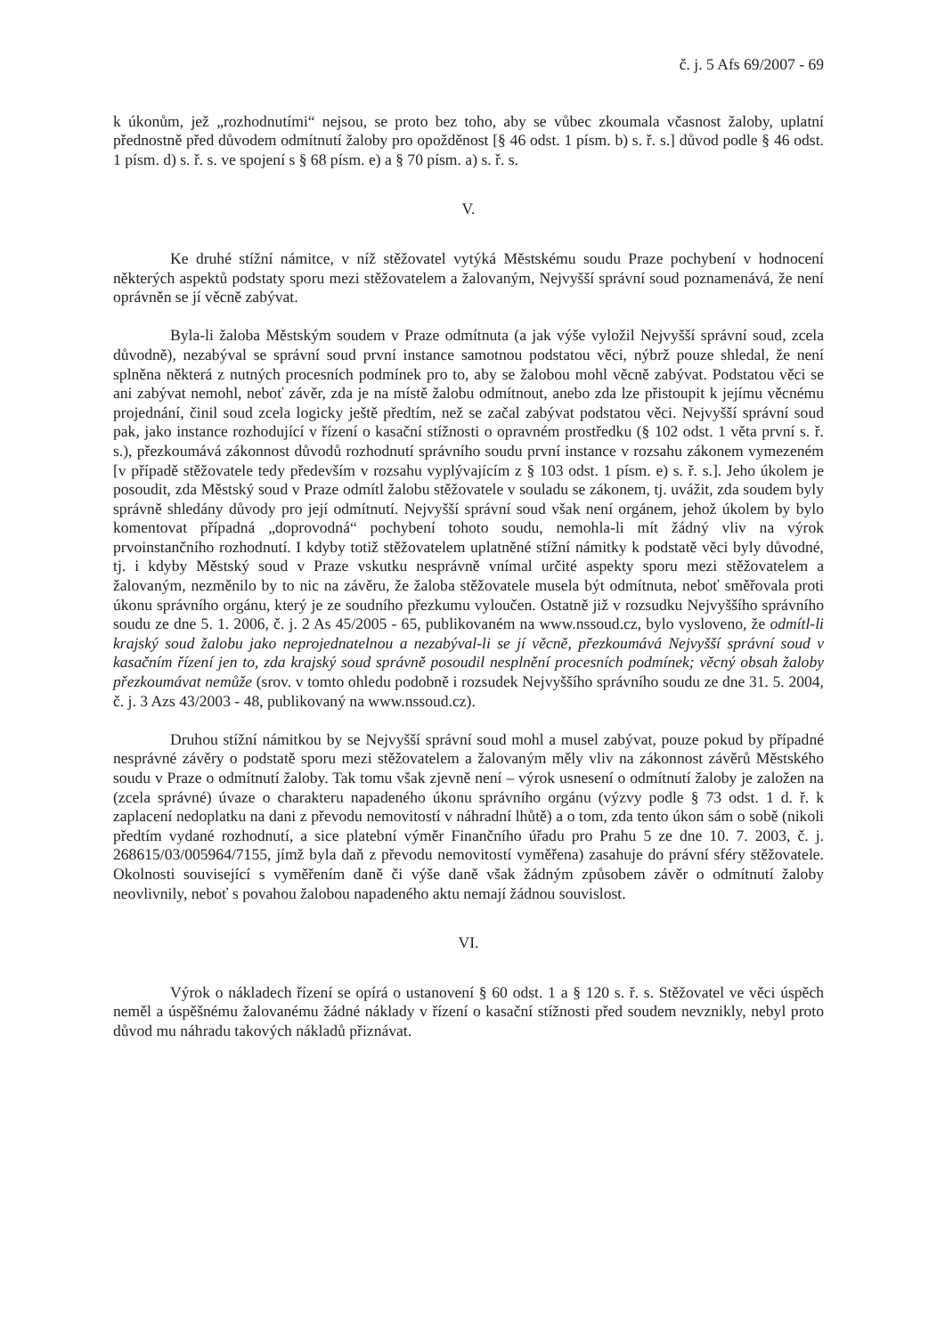č. j. 5 Afs 69/2007 - 69
k úkonům, jež „rozhodnutími“ nejsou, se proto bez toho, aby se vůbec zkoumala včasnost žaloby, uplatní přednostně před důvodem odmítnutí žaloby pro opožděnost [§ 46 odst. 1 písm. b) s. ř. s.] důvod podle § 46 odst. 1 písm. d) s. ř. s. ve spojení s § 68 písm. e) a § 70 písm. a) s. ř. s.
V.
Ke druhé stížní námitce, v níž stěžovatel vytýká Městskému soudu Praze pochybení v hodnocení některých aspektů podstaty sporu mezi stěžovatelem a žalovaným, Nejvyšší správní soud poznamenává, že není oprávněn se jí věcně zabývat.
Byla-li žaloba Městským soudem v Praze odmítnuta (a jak výše vyložil Nejvyšší správní soud, zcela důvodně), nezabýval se správní soud první instance samotnou podstatou věci, nýbrž pouze shledal, že není splněna některá z nutných procesních podmínek pro to, aby se žalobou mohl věcně zabývat. Podstatou věci se ani zabývat nemohl, neboť závěr, zda je na místě žalobu odmítnout, anebo zda lze přistoupit k jejímu věcnému projednání, činil soud zcela logicky ještě předtím, než se začal zabývat podstatou věci. Nejvyšší správní soud pak, jako instance rozhodující v řízení o kasační stížnosti o opravném prostředku (§ 102 odst. 1 věta první s. ř. s.), přezkoumává zákonnost důvodů rozhodnutí správního soudu první instance v rozsahu zákonem vymezeném [v případě stěžovatele tedy především v rozsahu vyplývajícím z § 103 odst. 1 písm. e) s. ř. s.]. Jeho úkolem je posoudit, zda Městský soud v Praze odmítl žalobu stěžovatele v souladu se zákonem, tj. uvážit, zda soudem byly správně shledány důvody pro její odmítnutí. Nejvyšší správní soud však není orgánem, jehož úkolem by bylo komentovat případná „doprovodná“ pochybení tohoto soudu, nemohla-li mít žádný vliv na výrok prvoinstančního rozhodnutí. I kdyby totiž stěžovatelem uplatněné stížní námitky k podstatě věci byly důvodné, tj. i kdyby Městský soud v Praze vskutku nesprávně vnímal určité aspekty sporu mezi stěžovatelem a žalovaným, nezměnilo by to nic na závěru, že žaloba stěžovatele musela být odmítnuta, neboť směřovala proti úkonu správního orgánu, který je ze soudního přezkumu vyloučen. Ostatně již v rozsudku Nejvyššího správního soudu ze dne 5. 1. 2006, č. j. 2 As 45/2005 - 65, publikovaném na www.nssoud.cz, bylo vysloveno, že odmítl-li krajský soud žalobu jako neprojednatelnou a nezabýval-li se jí věcně, přezkoumává Nejvyšší správní soud v kasačním řízení jen to, zda krajský soud správně posoudil nesplnění procesních podmínek; věcný obsah žaloby přezkoumávat nemůže (srov. v tomto ohledu podobně i rozsudek Nejvyššího správního soudu ze dne 31. 5. 2004, č. j. 3 Azs 43/2003 - 48, publikovaný na www.nssoud.cz).
Druhou stížní námitkou by se Nejvyšší správní soud mohl a musel zabývat, pouze pokud by případné nesprávné závěry o podstatě sporu mezi stěžovatelem a žalovaným měly vliv na zákonnost závěrů Městského soudu v Praze o odmítnutí žaloby. Tak tomu však zjevně není – výrok usnesení o odmítnutí žaloby je založen na (zcela správné) úvaze o charakteru napadeného úkonu správního orgánu (výzvy podle § 73 odst. 1 d. ř. k zaplacení nedoplatku na dani z převodu nemovitostí v náhradní lhůtě) a o tom, zda tento úkon sám o sobě (nikoli předtím vydané rozhodnutí, a sice platební výměr Finančního úřadu pro Prahu 5 ze dne 10. 7. 2003, č. j. 268615/03/005964/7155, jímž byla daň z převodu nemovitostí vyměřena) zasahuje do právní sféry stěžovatele. Okolnosti související s vyměřením daně či výše daně však žádným způsobem závěr o odmítnutí žaloby neovlivnily, neboť s povahou žalobou napadeného aktu nemají žádnou souvislost.
VI.
Výrok o nákladech řízení se opírá o ustanovení § 60 odst. 1 a § 120 s. ř. s. Stěžovatel ve věci úspěch neměl a úspěšnému žalovanému žádné náklady v řízení o kasační stížnosti před soudem nevznikly, nebyl proto důvod mu náhradu takových nákladů přiznávat.